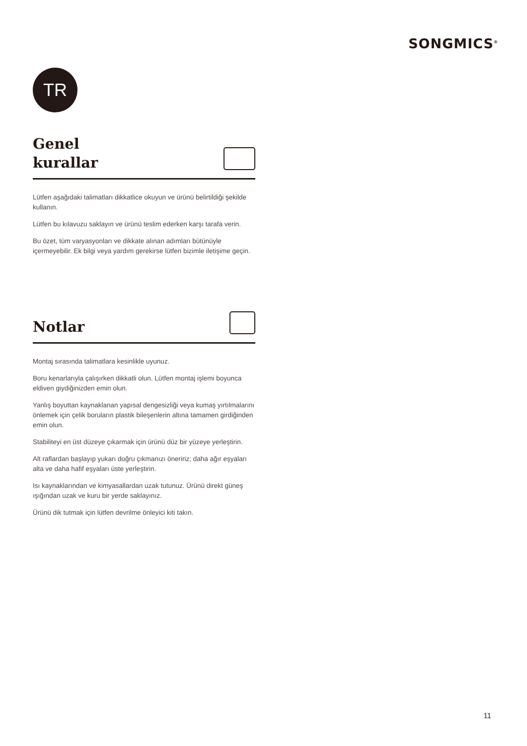SONGMICS<sup>®</sup>
TR
Genel
kurallar
Lütfen aşağıdaki talimatları dikkatlice okuyun ve ürünü belirtildiği şekilde kullanın.
Lütfen bu kılavuzu saklayın ve ürünü teslim ederken karşı tarafa verin.
Bu özet, tüm varyasyonları ve dikkate alınan adımları bütünüyle içermeyebilir. Ek bilgi veya yardım gerekirse lütfen bizimle iletişime geçin.
Notlar
Montaj sırasında talimatlara kesinlikle uyunuz.
Boru kenarlarıyla çalışırken dikkatli olun. Lütfen montaj işlemi boyunca eldiven giydiğinizden emin olun.
Yanlış boyuttan kaynaklanan yapısal dengesizliği veya kumaş yırtılmalarını önlemek için çelik boruların plastik bileşenlerin altına tamamen girdiğinden emin olun.
Stabiliteyi en üst düzeye çıkarmak için ürünü düz bir yüzeye yerleştirin.
Alt raflardan başlayıp yukarı doğru çıkmanızı öneririz; daha ağır eşyaları alta ve daha hafif eşyaları üste yerleştirin.
Isı kaynaklarından ve kimyasallardan uzak tutunuz. Ürünü direkt güneş ışığından uzak ve kuru bir yerde saklayınız.
Ürünü dik tutmak için lütfen devrilme önleyici kiti takın.
11